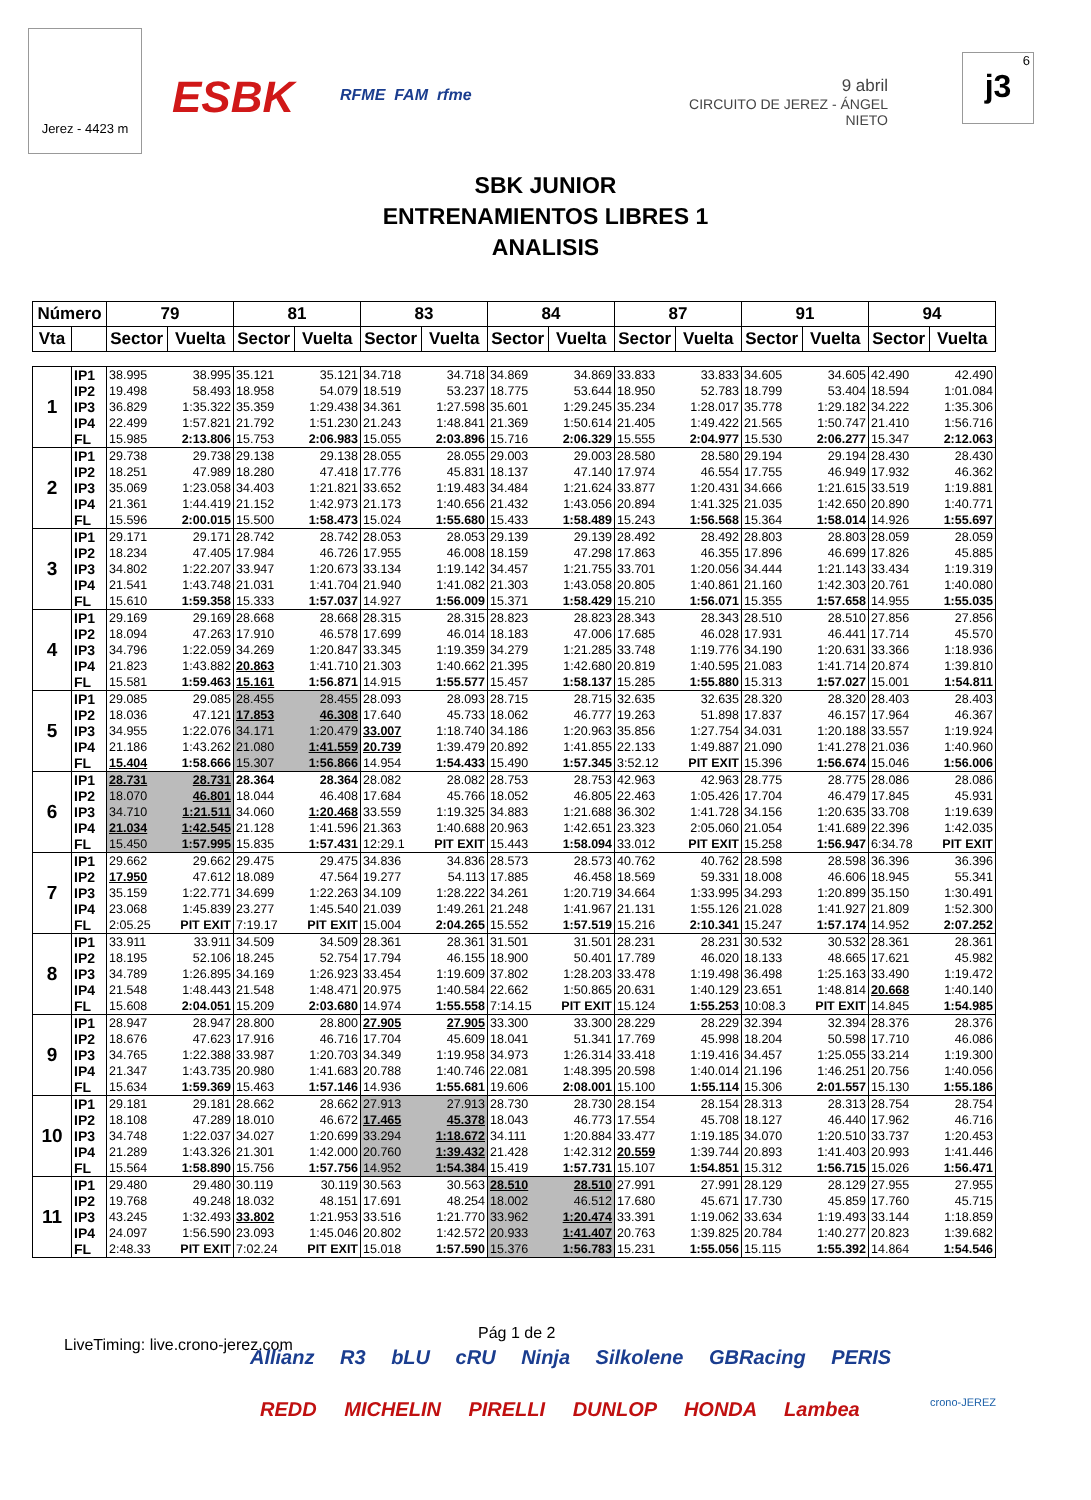Jerez - 4423 m
ESBK RFME FAM rfme
9 abril
CIRCUITO DE JEREZ - ÁNGEL NIETO
6
j3
SBK JUNIOR
ENTRENAMIENTOS LIBRES 1
ANALISIS
| Número | | 79 | | 81 | | 83 | | 84 | | 87 | | 91 | | 94 | |
| --- | --- | --- | --- | --- | --- | --- | --- | --- | --- | --- | --- | --- | --- | --- | --- |
| Vta | | Sector | Vuelta | Sector | Vuelta | Sector | Vuelta | Sector | Vuelta | Sector | Vuelta | Sector | Vuelta | Sector | Vuelta |
| 1 | IP1 | 38.995 | 38.995 | 35.121 | 35.121 | 34.718 | 34.718 | 34.869 | 34.869 | 33.833 | 33.833 | 34.605 | 34.605 | 42.490 | 42.490 |
| | IP2 | 19.498 | 58.493 | 18.958 | 54.079 | 18.519 | 53.237 | 18.775 | 53.644 | 18.950 | 52.783 | 18.799 | 53.404 | 18.594 | 1:01.084 |
| | IP3 | 36.829 | 1:35.322 | 35.359 | 1:29.438 | 34.361 | 1:27.598 | 35.601 | 1:29.245 | 35.234 | 1:28.017 | 35.778 | 1:29.182 | 34.222 | 1:35.306 |
| | IP4 | 22.499 | 1:57.821 | 21.792 | 1:51.230 | 21.243 | 1:48.841 | 21.369 | 1:50.614 | 21.405 | 1:49.422 | 21.565 | 1:50.747 | 21.410 | 1:56.716 |
| | FL | 15.985 | 2:13.806 | 15.753 | 2:06.983 | 15.055 | 2:03.896 | 15.716 | 2:06.329 | 15.555 | 2:04.977 | 15.530 | 2:06.277 | 15.347 | 2:12.063 |
| 2 | IP1 | 29.738 | 29.738 | 29.138 | 29.138 | 28.055 | 28.055 | 29.003 | 29.003 | 28.580 | 28.580 | 29.194 | 29.194 | 28.430 | 28.430 |
| | IP2 | 18.251 | 47.989 | 18.280 | 47.418 | 17.776 | 45.831 | 18.137 | 47.140 | 17.974 | 46.554 | 17.755 | 46.949 | 17.932 | 46.362 |
| | IP3 | 35.069 | 1:23.058 | 34.403 | 1:21.821 | 33.652 | 1:19.483 | 34.484 | 1:21.624 | 33.877 | 1:20.431 | 34.666 | 1:21.615 | 33.519 | 1:19.881 |
| | IP4 | 21.361 | 1:44.419 | 21.152 | 1:42.973 | 21.173 | 1:40.656 | 21.432 | 1:43.056 | 20.894 | 1:41.325 | 21.035 | 1:42.650 | 20.890 | 1:40.771 |
| | FL | 15.596 | 2:00.015 | 15.500 | 1:58.473 | 15.024 | 1:55.680 | 15.433 | 1:58.489 | 15.243 | 1:56.568 | 15.364 | 1:58.014 | 14.926 | 1:55.697 |
| 3 | IP1 | 29.171 | 29.171 | 28.742 | 28.742 | 28.053 | 28.053 | 29.139 | 29.139 | 28.492 | 28.492 | 28.803 | 28.803 | 28.059 | 28.059 |
| | IP2 | 18.234 | 47.405 | 17.984 | 46.726 | 17.955 | 46.008 | 18.159 | 47.298 | 17.863 | 46.355 | 17.896 | 46.699 | 17.826 | 45.885 |
| | IP3 | 34.802 | 1:22.207 | 33.947 | 1:20.673 | 33.134 | 1:19.142 | 34.457 | 1:21.755 | 33.701 | 1:20.056 | 34.444 | 1:21.143 | 33.434 | 1:19.319 |
| | IP4 | 21.541 | 1:43.748 | 21.031 | 1:41.704 | 21.940 | 1:41.082 | 21.303 | 1:43.058 | 20.805 | 1:40.861 | 21.160 | 1:42.303 | 20.761 | 1:40.080 |
| | FL | 15.610 | 1:59.358 | 15.333 | 1:57.037 | 14.927 | 1:56.009 | 15.371 | 1:58.429 | 15.210 | 1:56.071 | 15.355 | 1:57.658 | 14.955 | 1:55.035 |
| 4 | IP1 | 29.169 | 29.169 | 28.668 | 28.668 | 28.315 | 28.315 | 28.823 | 28.823 | 28.343 | 28.343 | 28.510 | 28.510 | 27.856 | 27.856 |
| | IP2 | 18.094 | 47.263 | 17.910 | 46.578 | 17.699 | 46.014 | 18.183 | 47.006 | 17.685 | 46.028 | 17.931 | 46.441 | 17.714 | 45.570 |
| | IP3 | 34.796 | 1:22.059 | 34.269 | 1:20.847 | 33.345 | 1:19.359 | 34.279 | 1:21.285 | 33.748 | 1:19.776 | 34.190 | 1:20.631 | 33.366 | 1:18.936 |
| | IP4 | 21.823 | 1:43.882 | 20.863 | 1:41.710 | 21.303 | 1:40.662 | 21.395 | 1:42.680 | 20.819 | 1:40.595 | 21.083 | 1:41.714 | 20.874 | 1:39.810 |
| | FL | 15.581 | 1:59.463 | 15.161 | 1:56.871 | 14.915 | 1:55.577 | 15.457 | 1:58.137 | 15.285 | 1:55.880 | 15.313 | 1:57.027 | 15.001 | 1:54.811 |
| 5 | IP1 | 29.085 | 29.085 | 28.455 | 28.455 | 28.093 | 28.093 | 28.715 | 28.715 | 32.635 | 32.635 | 28.320 | 28.320 | 28.403 | 28.403 |
| | IP2 | 18.036 | 47.121 | 17.853 | 46.308 | 17.640 | 45.733 | 18.062 | 46.777 | 19.263 | 51.898 | 17.837 | 46.157 | 17.964 | 46.367 |
| | IP3 | 34.955 | 1:22.076 | 34.171 | 1:20.479 | 33.007 | 1:18.740 | 34.186 | 1:20.963 | 35.856 | 1:27.754 | 34.031 | 1:20.188 | 33.557 | 1:19.924 |
| | IP4 | 21.186 | 1:43.262 | 21.080 | 1:41.559 | 20.739 | 1:39.479 | 20.892 | 1:41.855 | 22.133 | 1:49.887 | 21.090 | 1:41.278 | 21.036 | 1:40.960 |
| | FL | 15.404 | 1:58.666 | 15.307 | 1:56.866 | 14.954 | 1:54.433 | 15.490 | 1:57.345 | 3:52.12 | PIT EXIT | 15.396 | 1:56.674 | 15.046 | 1:56.006 |
| 6 | IP1 | 28.731 | 28.731 | 28.364 | 28.364 | 28.082 | 28.082 | 28.753 | 28.753 | 42.963 | 42.963 | 28.775 | 28.775 | 28.086 | 28.086 |
| | IP2 | 18.070 | 46.801 | 18.044 | 46.408 | 17.684 | 45.766 | 18.052 | 46.805 | 22.463 | 1:05.426 | 17.704 | 46.479 | 17.845 | 45.931 |
| | IP3 | 34.710 | 1:21.511 | 34.060 | 1:20.468 | 33.559 | 1:19.325 | 34.883 | 1:21.688 | 36.302 | 1:41.728 | 34.156 | 1:20.635 | 33.708 | 1:19.639 |
| | IP4 | 21.034 | 1:42.545 | 21.128 | 1:41.596 | 21.363 | 1:40.688 | 20.963 | 1:42.651 | 23.323 | 2:05.060 | 21.054 | 1:41.689 | 22.396 | 1:42.035 |
| | FL | 15.450 | 1:57.995 | 15.835 | 1:57.431 | 12:29.1 | PIT EXIT | 15.443 | 1:58.094 | 33.012 | PIT EXIT | 15.258 | 1:56.947 | 6:34.78 | PIT EXIT |
| 7 | IP1 | 29.662 | 29.662 | 29.475 | 29.475 | 34.836 | 34.836 | 28.573 | 28.573 | 40.762 | 40.762 | 28.598 | 28.598 | 36.396 | 36.396 |
| | IP2 | 17.950 | 47.612 | 18.089 | 47.564 | 19.277 | 54.113 | 17.885 | 46.458 | 18.569 | 59.331 | 18.008 | 46.606 | 18.945 | 55.341 |
| | IP3 | 35.159 | 1:22.771 | 34.699 | 1:22.263 | 34.109 | 1:28.222 | 34.261 | 1:20.719 | 34.664 | 1:33.995 | 34.293 | 1:20.899 | 35.150 | 1:30.491 |
| | IP4 | 23.068 | 1:45.839 | 23.277 | 1:45.540 | 21.039 | 1:49.261 | 21.248 | 1:41.967 | 21.131 | 1:55.126 | 21.028 | 1:41.927 | 21.809 | 1:52.300 |
| | FL | 2:05.25 | PIT EXIT | 7:19.17 | PIT EXIT | 15.004 | 2:04.265 | 15.552 | 1:57.519 | 15.216 | 2:10.341 | 15.247 | 1:57.174 | 14.952 | 2:07.252 |
| 8 | IP1 | 33.911 | 33.911 | 34.509 | 34.509 | 28.361 | 28.361 | 31.501 | 31.501 | 28.231 | 28.231 | 30.532 | 30.532 | 28.361 | 28.361 |
| | IP2 | 18.195 | 52.106 | 18.245 | 52.754 | 17.794 | 46.155 | 18.900 | 50.401 | 17.789 | 46.020 | 18.133 | 48.665 | 17.621 | 45.982 |
| | IP3 | 34.789 | 1:26.895 | 34.169 | 1:26.923 | 33.454 | 1:19.609 | 37.802 | 1:28.203 | 33.478 | 1:19.498 | 36.498 | 1:25.163 | 33.490 | 1:19.472 |
| | IP4 | 21.548 | 1:48.443 | 21.548 | 1:48.471 | 20.975 | 1:40.584 | 22.662 | 1:50.865 | 20.631 | 1:40.129 | 23.651 | 1:48.814 | 20.668 | 1:40.140 |
| | FL | 15.608 | 2:04.051 | 15.209 | 2:03.680 | 14.974 | 1:55.558 | 7:14.15 | PIT EXIT | 15.124 | 1:55.253 | 10:08.3 | PIT EXIT | 14.845 | 1:54.985 |
| 9 | IP1 | 28.947 | 28.947 | 28.800 | 28.800 | 27.905 | 27.905 | 33.300 | 33.300 | 28.229 | 28.229 | 32.394 | 32.394 | 28.376 | 28.376 |
| | IP2 | 18.676 | 47.623 | 17.916 | 46.716 | 17.704 | 45.609 | 18.041 | 51.341 | 17.769 | 45.998 | 18.204 | 50.598 | 17.710 | 46.086 |
| | IP3 | 34.765 | 1:22.388 | 33.987 | 1:20.703 | 34.349 | 1:19.958 | 34.973 | 1:26.314 | 33.418 | 1:19.416 | 34.457 | 1:25.055 | 33.214 | 1:19.300 |
| | IP4 | 21.347 | 1:43.735 | 20.980 | 1:41.683 | 20.788 | 1:40.746 | 22.081 | 1:48.395 | 20.598 | 1:40.014 | 21.196 | 1:46.251 | 20.756 | 1:40.056 |
| | FL | 15.634 | 1:59.369 | 15.463 | 1:57.146 | 14.936 | 1:55.681 | 19.606 | 2:08.001 | 15.100 | 1:55.114 | 15.306 | 2:01.557 | 15.130 | 1:55.186 |
| 10 | IP1 | 29.181 | 29.181 | 28.662 | 28.662 | 27.913 | 27.913 | 28.730 | 28.730 | 28.154 | 28.154 | 28.313 | 28.313 | 28.754 | 28.754 |
| | IP2 | 18.108 | 47.289 | 18.010 | 46.672 | 17.465 | 45.378 | 18.043 | 46.773 | 17.554 | 45.708 | 18.127 | 46.440 | 17.962 | 46.716 |
| | IP3 | 34.748 | 1:22.037 | 34.027 | 1:20.699 | 33.294 | 1:18.672 | 34.111 | 1:20.884 | 33.477 | 1:19.185 | 34.070 | 1:20.510 | 33.737 | 1:20.453 |
| | IP4 | 21.289 | 1:43.326 | 21.301 | 1:42.000 | 20.760 | 1:39.432 | 21.428 | 1:42.312 | 20.559 | 1:39.744 | 20.893 | 1:41.403 | 20.993 | 1:41.446 |
| | FL | 15.564 | 1:58.890 | 15.756 | 1:57.756 | 14.952 | 1:54.384 | 15.419 | 1:57.731 | 15.107 | 1:54.851 | 15.312 | 1:56.715 | 15.026 | 1:56.471 |
| 11 | IP1 | 29.480 | 29.480 | 30.119 | 30.119 | 30.563 | 30.563 | 28.510 | 28.510 | 27.991 | 27.991 | 28.129 | 28.129 | 27.955 | 27.955 |
| | IP2 | 19.768 | 49.248 | 18.032 | 48.151 | 17.691 | 48.254 | 18.002 | 46.512 | 17.680 | 45.671 | 17.730 | 45.859 | 17.760 | 45.715 |
| | IP3 | 43.245 | 1:32.493 | 33.802 | 1:21.953 | 33.516 | 1:21.770 | 33.962 | 1:20.474 | 33.391 | 1:19.062 | 33.634 | 1:19.493 | 33.144 | 1:18.859 |
| | IP4 | 24.097 | 1:56.590 | 23.093 | 1:45.046 | 20.802 | 1:42.572 | 20.933 | 1:41.407 | 20.763 | 1:39.825 | 20.784 | 1:40.277 | 20.823 | 1:39.682 |
| | FL | 2:48.33 | PIT EXIT | 7:02.24 | PIT EXIT | 15.018 | 1:57.590 | 15.376 | 1:56.783 | 15.231 | 1:55.056 | 15.115 | 1:55.392 | 14.864 | 1:54.546 |
Pág 1 de 2
LiveTiming: live.crono-jerez.com
Allianz R3 bLU cRU Ninja Silkolene GBRacing PERIS
REDD MICHELIN PIRELLI DUNLOP HONDA Lambea
crono-JEREZ